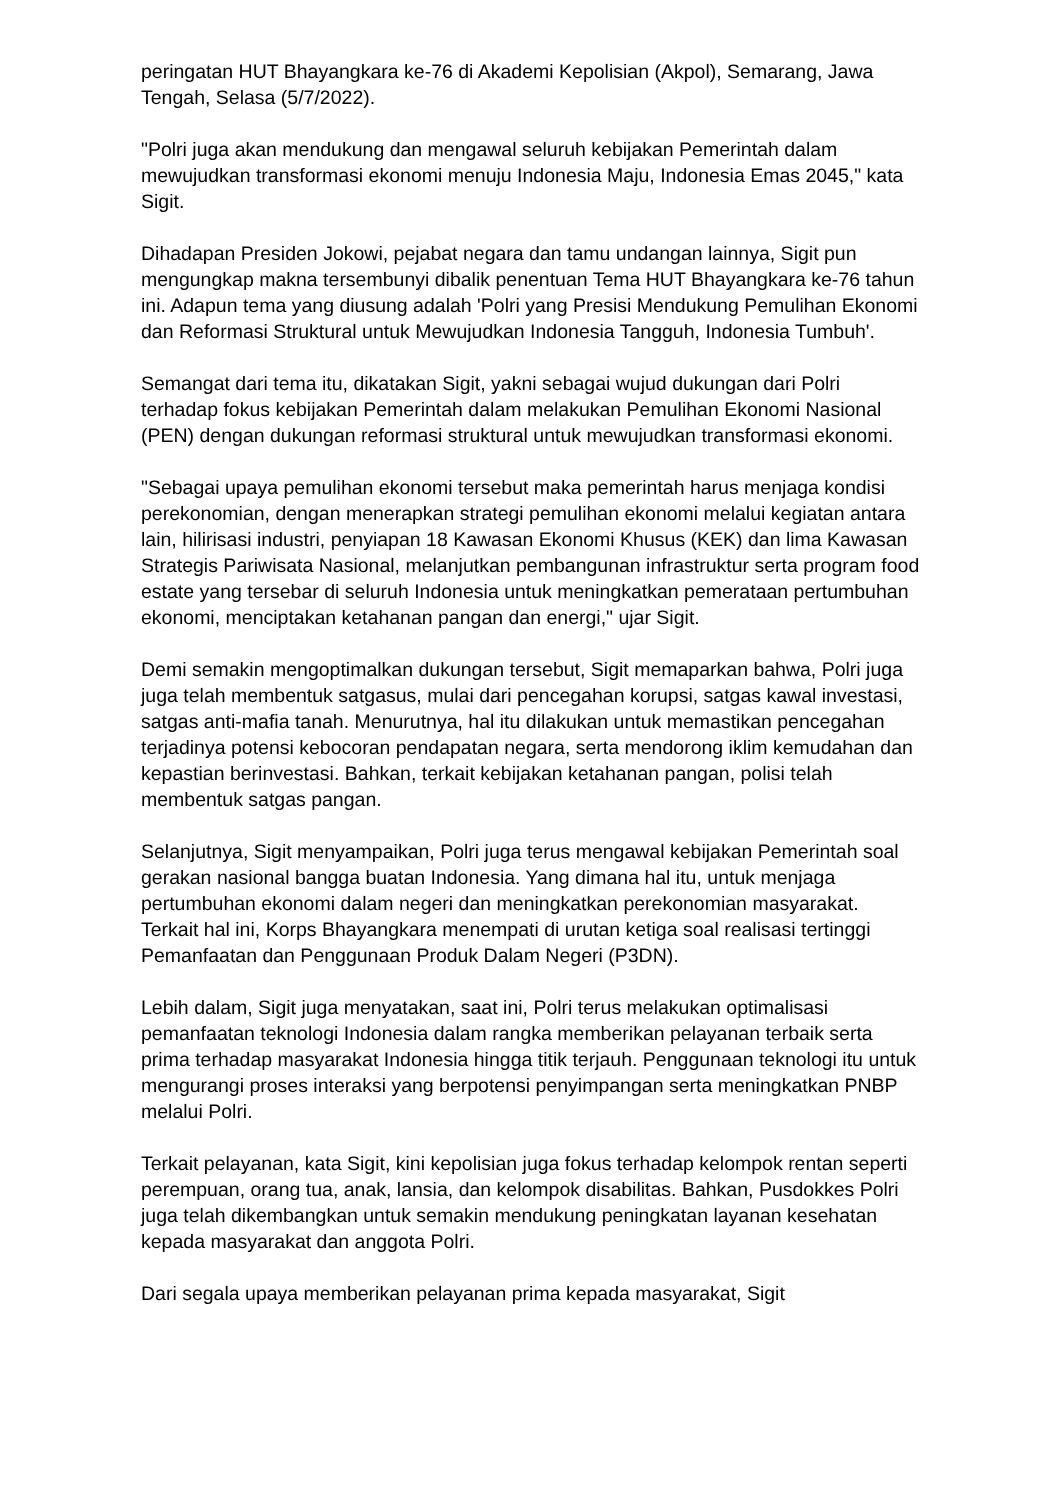peringatan HUT Bhayangkara ke-76 di Akademi Kepolisian (Akpol), Semarang, Jawa Tengah, Selasa (5/7/2022).
"Polri juga akan mendukung dan mengawal seluruh kebijakan Pemerintah dalam mewujudkan transformasi ekonomi menuju Indonesia Maju, Indonesia Emas 2045," kata Sigit.
Dihadapan Presiden Jokowi, pejabat negara dan tamu undangan lainnya, Sigit pun mengungkap makna tersembunyi dibalik penentuan Tema HUT Bhayangkara ke-76 tahun ini. Adapun tema yang diusung adalah 'Polri yang Presisi Mendukung Pemulihan Ekonomi dan Reformasi Struktural untuk Mewujudkan Indonesia Tangguh, Indonesia Tumbuh'.
Semangat dari tema itu, dikatakan Sigit, yakni sebagai wujud dukungan dari Polri terhadap fokus kebijakan Pemerintah dalam melakukan Pemulihan Ekonomi Nasional (PEN) dengan dukungan reformasi struktural untuk mewujudkan transformasi ekonomi.
"Sebagai upaya pemulihan ekonomi tersebut maka pemerintah harus menjaga kondisi perekonomian, dengan menerapkan strategi pemulihan ekonomi melalui kegiatan antara lain, hilirisasi industri, penyiapan 18 Kawasan Ekonomi Khusus (KEK) dan lima Kawasan Strategis Pariwisata Nasional, melanjutkan pembangunan infrastruktur serta program food estate yang tersebar di seluruh Indonesia untuk meningkatkan pemerataan pertumbuhan ekonomi, menciptakan ketahanan pangan dan energi," ujar Sigit.
Demi semakin mengoptimalkan dukungan tersebut, Sigit memaparkan bahwa, Polri juga juga telah membentuk satgasus, mulai dari pencegahan korupsi, satgas kawal investasi, satgas anti-mafia tanah. Menurutnya, hal itu dilakukan untuk memastikan pencegahan terjadinya potensi kebocoran pendapatan negara, serta mendorong iklim kemudahan dan kepastian berinvestasi. Bahkan, terkait kebijakan ketahanan pangan, polisi telah membentuk satgas pangan.
Selanjutnya, Sigit menyampaikan, Polri juga terus mengawal kebijakan Pemerintah soal gerakan nasional bangga buatan Indonesia. Yang dimana hal itu, untuk menjaga pertumbuhan ekonomi dalam negeri dan meningkatkan perekonomian masyarakat. Terkait hal ini, Korps Bhayangkara menempati di urutan ketiga soal realisasi tertinggi Pemanfaatan dan Penggunaan Produk Dalam Negeri (P3DN).
Lebih dalam, Sigit juga menyatakan, saat ini, Polri terus melakukan optimalisasi pemanfaatan teknologi Indonesia dalam rangka memberikan pelayanan terbaik serta prima terhadap masyarakat Indonesia hingga titik terjauh. Penggunaan teknologi itu untuk mengurangi proses interaksi yang berpotensi penyimpangan serta meningkatkan PNBP melalui Polri.
Terkait pelayanan, kata Sigit, kini kepolisian juga fokus terhadap kelompok rentan seperti perempuan, orang tua, anak, lansia, dan kelompok disabilitas. Bahkan, Pusdokkes Polri juga telah dikembangkan untuk semakin mendukung peningkatan layanan kesehatan kepada masyarakat dan anggota Polri.
Dari segala upaya memberikan pelayanan prima kepada masyarakat, Sigit